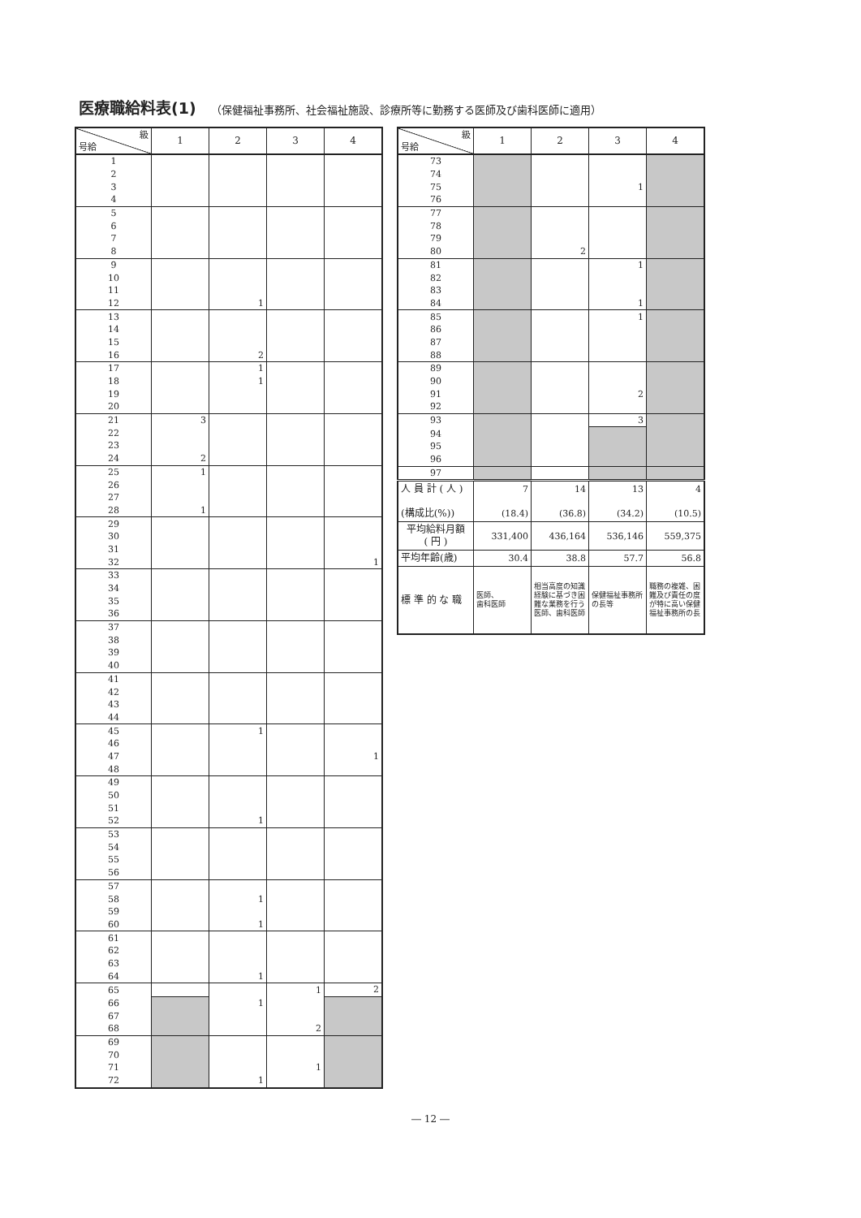医療職給料表(1) （保健福祉事務所、社会福祉施設、診療所等に勤務する医師及び歯科医師に適用）
| 級 号給 | 1 | 2 | 3 | 4 |
| --- | --- | --- | --- | --- |
| 1 | | | | |
| 2 | | | | |
| 3 | | | | |
| 4 | | | | |
| 5 | | | | |
| 6 | | | | |
| 7 | | | | |
| 8 | | | | |
| 9 | | | | |
| 10 | | | | |
| 11 | | | | |
| 12 | | 1 | | |
| 13 | | | | |
| 14 | | | | |
| 15 | | | | |
| 16 | | 2 | | |
| 17 | | 1 | | |
| 18 | | 1 | | |
| 19 | | | | |
| 20 | | | | |
| 21 | 3 | | | |
| 22 | | | | |
| 23 | | | | |
| 24 | 2 | | | |
| 25 | 1 | | | |
| 26 | | | | |
| 27 | | | | |
| 28 | 1 | | | |
| 29 | | | | |
| 30 | | | | |
| 31 | | | | |
| 32 | | | | 1 |
| 33 | | | | |
| 34 | | | | |
| 35 | | | | |
| 36 | | | | |
| 37 | | | | |
| 38 | | | | |
| 39 | | | | |
| 40 | | | | |
| 41 | | | | |
| 42 | | | | |
| 43 | | | | |
| 44 | | | | |
| 45 | | 1 | | |
| 46 | | | | |
| 47 | | | | 1 |
| 48 | | | | |
| 49 | | | | |
| 50 | | | | |
| 51 | | | | |
| 52 | | 1 | | |
| 53 | | | | |
| 54 | | | | |
| 55 | | | | |
| 56 | | | | |
| 57 | | | | |
| 58 | | 1 | | |
| 59 | | | | |
| 60 | | 1 | | |
| 61 | | | | |
| 62 | | | | |
| 63 | | | | |
| 64 | | 1 | | |
| 65 | | | 1 | 2 |
| 66 | | 1 | | |
| 67 | | | | |
| 68 | | | 2 | |
| 69 | | | | |
| 70 | | | | |
| 71 | | | 1 | |
| 72 | | 1 | | |
| 級 号給 | 1 | 2 | 3 | 4 |
| --- | --- | --- | --- | --- |
| 73 | | | | |
| 74 | | | | |
| 75 | | | 1 | |
| 76 | | | | |
| 77 | | | | |
| 78 | | | | |
| 79 | | | | |
| 80 | | 2 | | |
| 81 | | | 1 | |
| 82 | | | | |
| 83 | | | | |
| 84 | | | 1 | |
| 85 | | | 1 | |
| 86 | | | | |
| 87 | | | | |
| 88 | | | | |
| 89 | | | | |
| 90 | | | | |
| 91 | | | 2 | |
| 92 | | | | |
| 93 | | | 3 | |
| 94 | | | | |
| 95 | | | | |
| 96 | | | | |
| 97 | | | | |
| 人 員 計 ( 人 ) (構成比(%)) | 7 (18.4) | 14 (36.8) | 13 (34.2) | 4 (10.5) |
| 平均給料月額 ( 円 ) | 331,400 | 436,164 | 536,146 | 559,375 |
| 平均年齢(歳) | 30.4 | 38.8 | 57.7 | 56.8 |
| 標 準 的 な 職 | 医師、 歯科医師 | 相当高度の知識経験に基づき困難な業務を行う医師、歯科医師 | 保健福祉事務所の長等 | 職務の複雑、困難及び責任の度が特に高い保健福祉事務所の長 |
― 12 ―